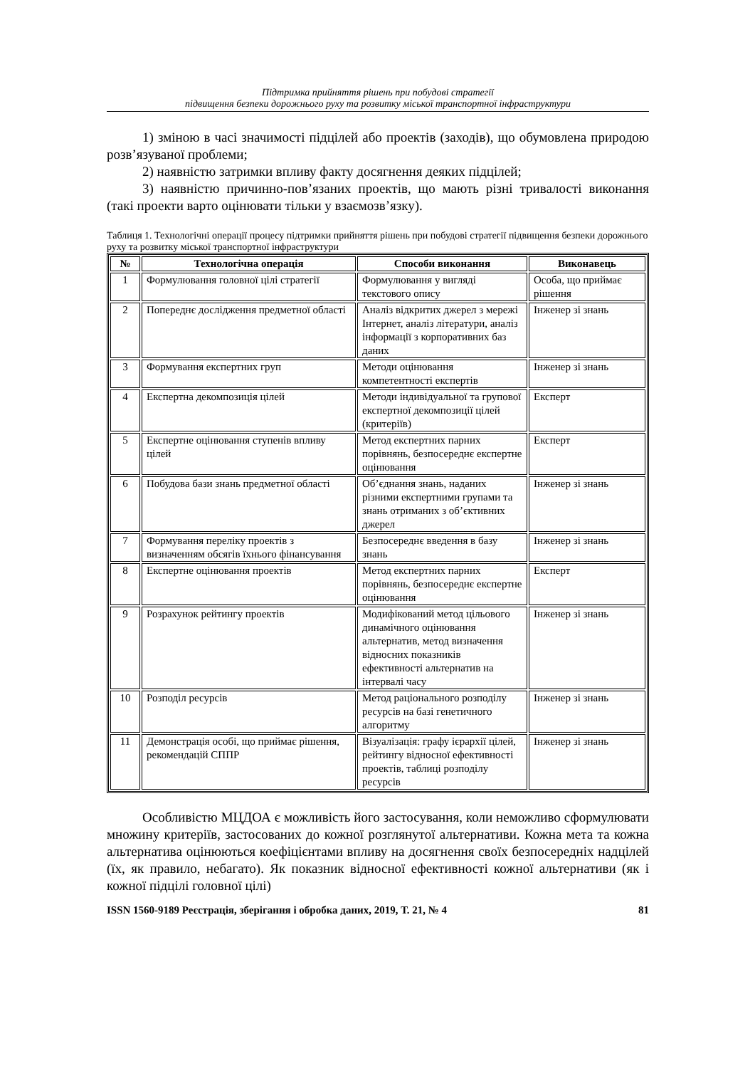Підтримка прийняття рішень при побудові стратегії
підвищення безпеки дорожнього руху та розвитку міської транспортної інфраструктури
1) зміною в часі значимості підцілей або проектів (заходів), що обумовлена природою розв’язуваної проблеми;
2) наявністю затримки впливу факту досягнення деяких підцілей;
3) наявністю причинно-пов’язаних проектів, що мають різні тривалості виконання (такі проекти варто оцінювати тільки у взаємозв’язку).
Таблиця 1. Технологічні операції процесу підтримки прийняття рішень при побудові стратегії підвищення безпеки дорожнього руху та розвитку міської транспортної інфраструктури
| № | Технологічна операція | Способи виконання | Виконавець |
| --- | --- | --- | --- |
| 1 | Формулювання головної цілі стратегії | Формулювання у вигляді текстового опису | Особа, що приймає рішення |
| 2 | Попереднє дослідження предметної області | Аналіз відкритих джерел з мережі Інтернет, аналіз літератури, аналіз інформації з корпоративних баз даних | Інженер зі знань |
| 3 | Формування експертних груп | Методи оцінювання компетентності експертів | Інженер зі знань |
| 4 | Експертна декомпозиція цілей | Методи індивідуальної та групової експертної декомпозиції цілей (критеріїв) | Експерт |
| 5 | Експертне оцінювання ступенів впливу цілей | Метод експертних парних порівнянь, безпосереднє експертне оцінювання | Експерт |
| 6 | Побудова бази знань предметної області | Об’єднання знань, наданих різними експертними групами та знань отриманих з об’єктивних джерел | Інженер зі знань |
| 7 | Формування переліку проектів з визначенням обсягів їхнього фінансування | Безпосереднє введення в базу знань | Інженер зі знань |
| 8 | Експертне оцінювання проектів | Метод експертних парних порівнянь, безпосереднє експертне оцінювання | Експерт |
| 9 | Розрахунок рейтингу проектів | Модифікований метод цільового динамічного оцінювання альтернатив, метод визначення відносних показників ефективності альтернатив на інтервалі часу | Інженер зі знань |
| 10 | Розподіл ресурсів | Метод раціонального розподілу ресурсів на базі генетичного алгоритму | Інженер зі знань |
| 11 | Демонстрація особі, що приймає рішення, рекомендацій СППР | Візуалізація: графу ієрархії цілей, рейтингу відносної ефективності проектів, таблиці розподілу ресурсів | Інженер зі знань |
Особливістю МЦДОА є можливість його застосування, коли неможливо сформулювати множину критеріїв, застосованих до кожної розглянутої альтернативи. Кожна мета та кожна альтернатива оцінюються коефіцієнтами впливу на досягнення своїх безпосередніх надцілей (їх, як правило, небагато). Як показник відносної ефективності кожної альтернативи (як і кожної підцілі головної цілі)
ISSN 1560-9189 Реєстрація, зберігання і обробка даних, 2019, Т. 21, № 4 81